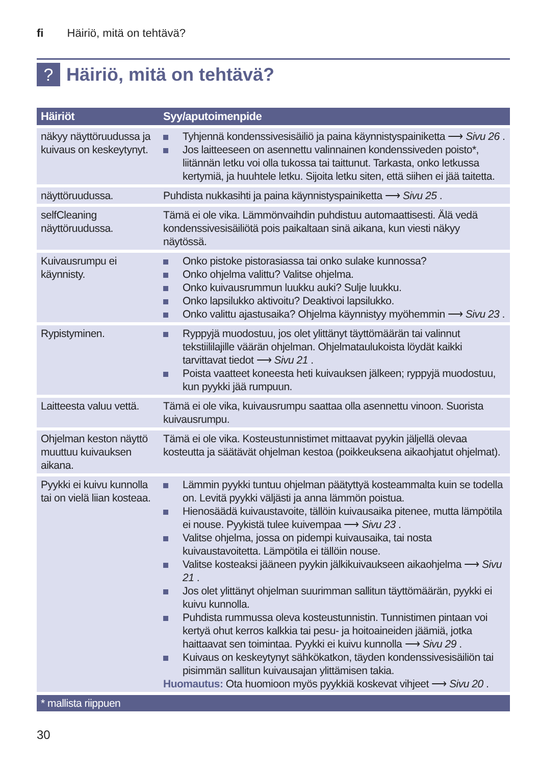fi Häiriö, mitä on tehtävä?
?
Häiriö, mitä on tehtävä?
| Häiriöt | Syy/aputoimenpide |
| --- | --- |
| näkyy näyttöruudussa ja kuivaus on keskeytynyt. | Tyhjennä kondenssivesisäiliö ja paina käynnistyspainiketta ⟶ Sivu 26 . Jos laitteeseen on asennettu valinnainen kondenssiveden poisto*, liitännän letku voi olla tukossa tai taittunut. Tarkasta, onko letkussa kertymiä, ja huuhtele letku. Sijoita letku siten, että siihen ei jää taitetta. |
| näyttöruudussa. | Puhdista nukkasihti ja paina käynnistyspainiketta ⟶ Sivu 25 . |
| selfCleaning näyttöruudussa. | Tämä ei ole vika. Lämmönvaihdin puhdistuu automaattisesti. Älä vedä kondenssivesisäiliötä pois paikaltaan sinä aikana, kun viesti näkyy näytössä. |
| Kuivausrumpu ei käynnisty. | Onko pistoke pistorasiassa tai onko sulake kunnossa? Onko ohjelma valittu? Valitse ohjelma. Onko kuivausrummun luukku auki? Sulje luukku. Onko lapsilukko aktivoitu? Deaktivoi lapsilukko. Onko valittu ajastusaika? Ohjelma käynnistyy myöhemmin ⟶ Sivu 23 . |
| Rypistyminen. | Ryppyjä muodostuu, jos olet ylittänyt täyttömäärän tai valinnut tekstiililajille väärän ohjelman. Ohjelmataulukoista löydät kaikki tarvittavat tiedot ⟶ Sivu 21 . Poista vaatteet koneesta heti kuivauksen jälkeen; ryppyjä muodostuu, kun pyykki jää rumpuun. |
| Laitteesta valuu vettä. | Tämä ei ole vika, kuivausrumpu saattaa olla asennettu vinoon. Suorista kuivausrumpu. |
| Ohjelman keston näyttö muuttuu kuivauksen aikana. | Tämä ei ole vika. Kosteustunnistimet mittaavat pyykin jäljellä olevaa kosteutta ja säätävät ohjelman kestoa (poikkeuksena aikaohjatut ohjelmat). |
| Pyykki ei kuivu kunnolla tai on vielä liian kosteaa. | Lämmin pyykki tuntuu ohjelman päätyttyä kosteammalta kuin se todella on. Levitä pyykki väljästi ja anna lämmön poistua. Hienosäädä kuivaustavoite, tällöin kuivausaika pitenee, mutta lämpötila ei nouse. Pyykistä tulee kuivempaa ⟶ Sivu 23 . Valitse ohjelma, jossa on pidempi kuivausaika, tai nosta kuivaustavoitetta. Lämpötila ei tällöin nouse. Valitse kosteaksi jääneen pyykin jälkikuivaukseen aikaohjelma ⟶ Sivu 21 . Jos olet ylittänyt ohjelman suurimman sallitun täyttömäärän, pyykki ei kuivu kunnolla. Puhdista rummussa oleva kosteustunnistin. Tunnistimen pintaan voi kertyä ohut kerros kalkkia tai pesu- ja hoitoaineiden jäämiä, jotka haittaavat sen toimintaa. Pyykki ei kuivu kunnolla ⟶ Sivu 29 . Kuivaus on keskeytynyt sähkökatkon, täyden kondenssivesisäiliön tai pisimmän sallitun kuivausajan ylittämisen takia. Huomautus: Ota huomioon myös pyykkiä koskevat vihjeet ⟶ Sivu 20 . |
| * mallista riippuen | |
30